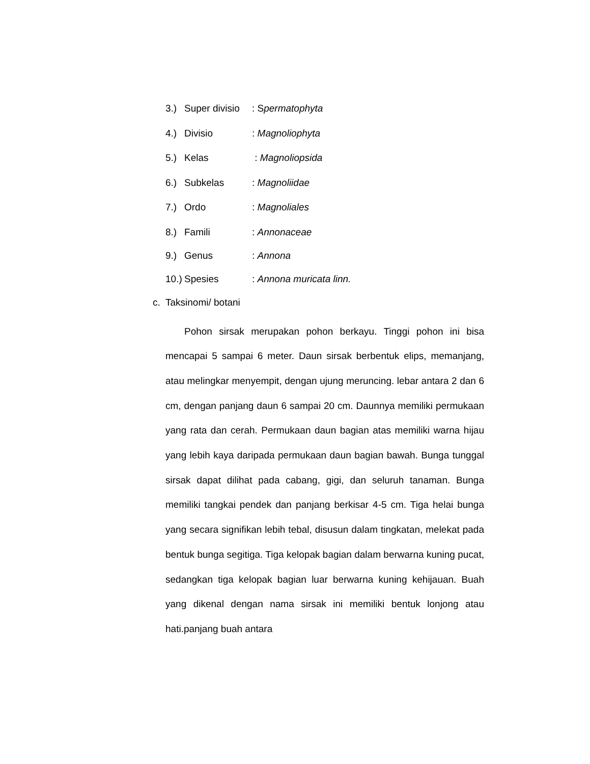3.) Super divisio: Spermatophyta
4.) Divisio: Magnoliophyta
5.) Kelas : Magnoliopsida
6.) Subkelas: Magnoliidae
7.) Ordo: Magnoliales
8.) Famili: Annonaceae
9.) Genus: Annona
10.) Spesies: Annona muricata linn.
c. Taksinomi/ botani
Pohon sirsak merupakan pohon berkayu. Tinggi pohon ini bisa mencapai 5 sampai 6 meter. Daun sirsak berbentuk elips, memanjang, atau melingkar menyempit, dengan ujung meruncing. lebar antara 2 dan 6 cm, dengan panjang daun 6 sampai 20 cm. Daunnya memiliki permukaan yang rata dan cerah. Permukaan daun bagian atas memiliki warna hijau yang lebih kaya daripada permukaan daun bagian bawah. Bunga tunggal sirsak dapat dilihat pada cabang, gigi, dan seluruh tanaman. Bunga memiliki tangkai pendek dan panjang berkisar 4-5 cm. Tiga helai bunga yang secara signifikan lebih tebal, disusun dalam tingkatan, melekat pada bentuk bunga segitiga. Tiga kelopak bagian dalam berwarna kuning pucat, sedangkan tiga kelopak bagian luar berwarna kuning kehijauan. Buah yang dikenal dengan nama sirsak ini memiliki bentuk lonjong atau hati.panjang buah antara